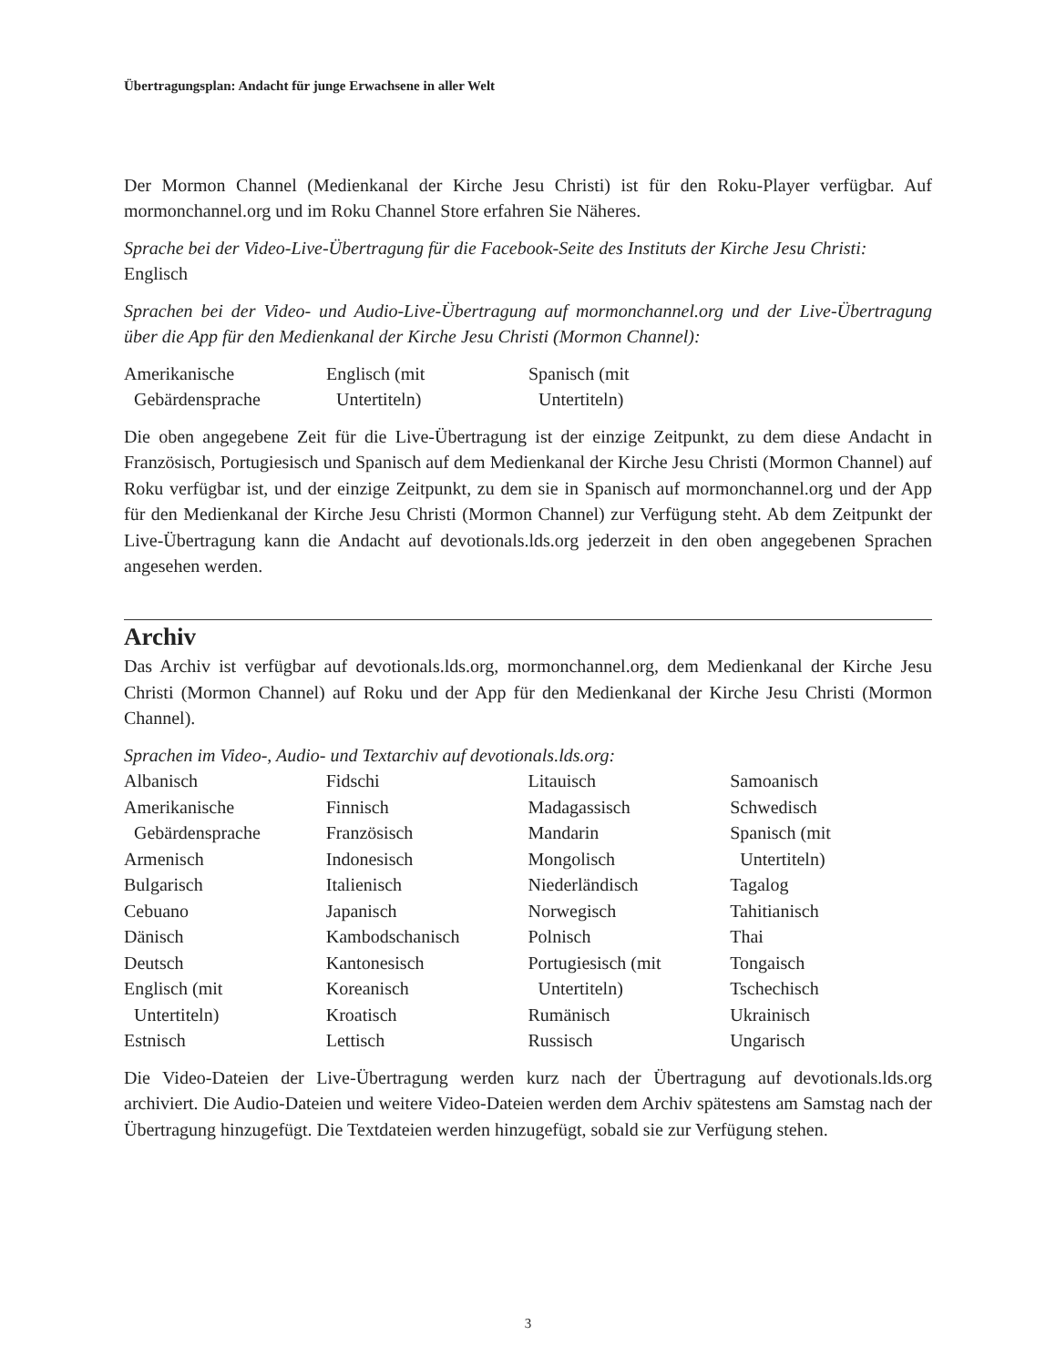Übertragungsplan: Andacht für junge Erwachsene in aller Welt
Der Mormon Channel (Medienkanal der Kirche Jesu Christi) ist für den Roku-Player verfügbar. Auf mormonchannel.org und im Roku Channel Store erfahren Sie Näheres.
Sprache bei der Video-Live-Übertragung für die Facebook-Seite des Instituts der Kirche Jesu Christi:
Englisch
Sprachen bei der Video- und Audio-Live-Übertragung auf mormonchannel.org und der Live-Übertragung über die App für den Medienkanal der Kirche Jesu Christi (Mormon Channel):
Amerikanische
Gebärdensprache
Englisch (mit
Untertiteln)
Spanisch (mit
Untertiteln)
Die oben angegebene Zeit für die Live-Übertragung ist der einzige Zeitpunkt, zu dem diese Andacht in Französisch, Portugiesisch und Spanisch auf dem Medienkanal der Kirche Jesu Christi (Mormon Channel) auf Roku verfügbar ist, und der einzige Zeitpunkt, zu dem sie in Spanisch auf mormonchannel.org und der App für den Medienkanal der Kirche Jesu Christi (Mormon Channel) zur Verfügung steht. Ab dem Zeitpunkt der Live-Übertragung kann die Andacht auf devotionals.lds.org jederzeit in den oben angegebenen Sprachen angesehen werden.
Archiv
Das Archiv ist verfügbar auf devotionals.lds.org, mormonchannel.org, dem Medienkanal der Kirche Jesu Christi (Mormon Channel) auf Roku und der App für den Medienkanal der Kirche Jesu Christi (Mormon Channel).
Sprachen im Video-, Audio- und Textarchiv auf devotionals.lds.org:
Albanisch
Amerikanische
Gebärdensprache
Armenisch
Bulgarisch
Cebuano
Dänisch
Deutsch
Englisch (mit
Untertiteln)
Estnisch
Fidschi
Finnisch
Französisch
Indonesisch
Italienisch
Japanisch
Kambodschanisch
Kantonesisch
Koreanisch
Kroatisch
Lettisch
Litauisch
Madagassisch
Mandarin
Mongolisch
Niederländisch
Norwegisch
Polnisch
Portugiesisch (mit
Untertiteln)
Rumänisch
Russisch
Samoanisch
Schwedisch
Spanisch (mit
Untertiteln)
Tagalog
Tahitianisch
Thai
Tongaisch
Tschechisch
Ukrainisch
Ungarisch
Die Video-Dateien der Live-Übertragung werden kurz nach der Übertragung auf devotionals.lds.org archiviert. Die Audio-Dateien und weitere Video-Dateien werden dem Archiv spätestens am Samstag nach der Übertragung hinzugefügt. Die Textdateien werden hinzugefügt, sobald sie zur Verfügung stehen.
3